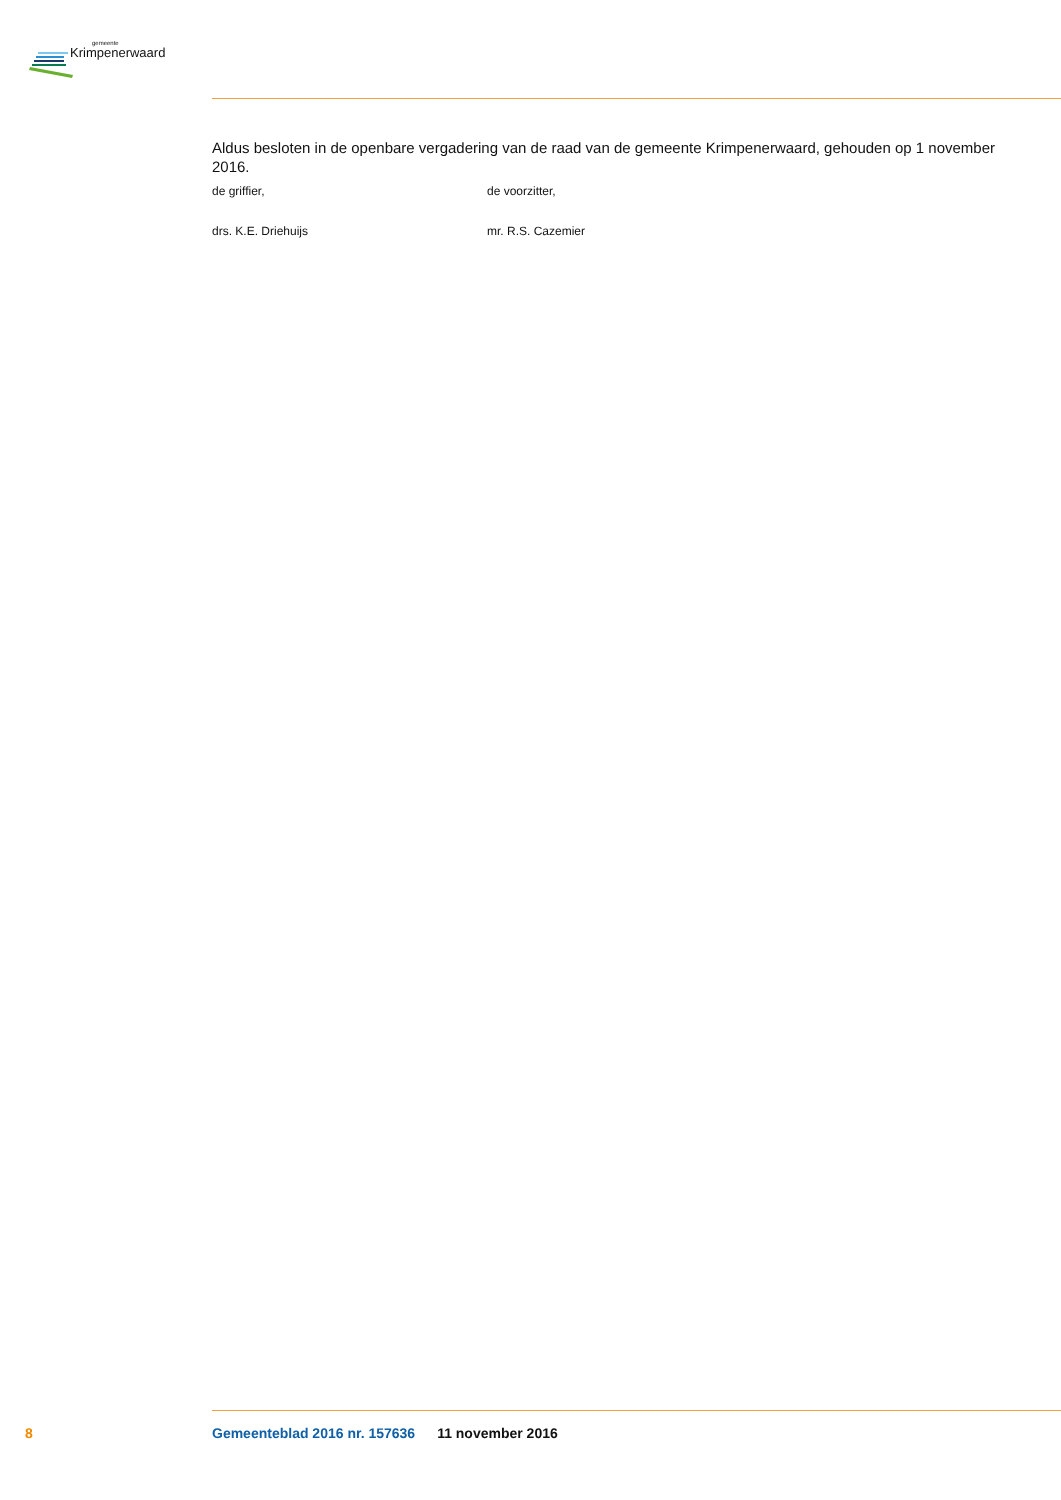gemeente
Krimpenerwaard
Aldus besloten in de openbare vergadering van de raad van de gemeente Krimpenerwaard, gehouden op 1 november 2016.
de griffier, de voorzitter,
drs. K.E. Driehuijs mr. R.S. Cazemier
8 Gemeenteblad 2016 nr. 157636 11 november 2016